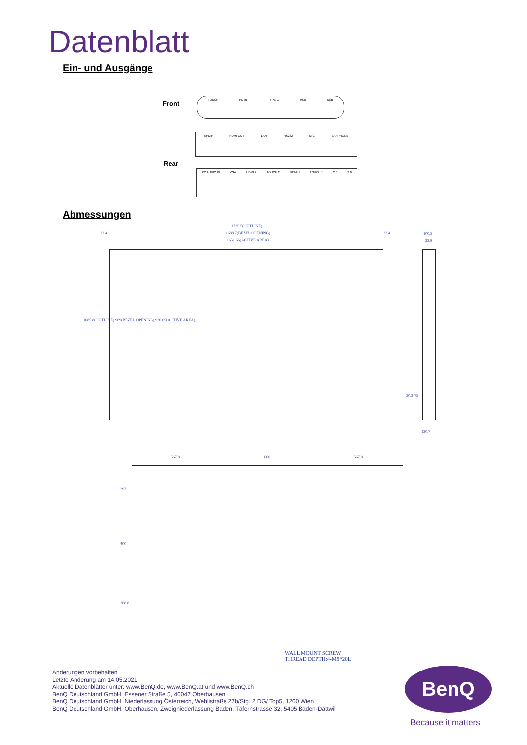Datenblatt
Ein- und Ausgänge
Front
TOUCH HDMI TYPE-C USB USB
SPDIF HDMI OUT LAN RS232 MIC EARPHONE
Rear
PC AUDIO IN VGA HDMI 2 TOUCH 2 HDMI 1 TOUCH 1 2.0 3.0
Abmessungen
1735.5(OUTLINE)
1688.7(BEZEL OPENING)
1651.66(ACTIVE AREA)
23.4 23.4 100.5
23.8
1085.8(OUTLINE) 969(BEZEL OPENING) 930.05(ACTIVE AREA)
30.2 75
130.7
567.8 600 567.8
297
400
388.8
WALL MOUNT SCREW
THREAD DEPTH:4-M8*20L
Änderungen vorbehalten
Letzte Änderung am 14.05.2021
Aktuelle Datenblätter unter: www.BenQ.de, www.BenQ.at und www.BenQ.ch
BenQ Deutschland GmbH, Essener Straße 5, 46047 Oberhausen
BenQ Deutschland GmbH, Niederlassung Österreich, Wehlistraße 27b/Stg. 2 DG/ Top5, 1200 Wien
BenQ Deutschland GmbH, Oberhausen, Zweigniederlassung Baden, Täfernstrasse 32, 5405 Baden-Dättwil
BenQ
Because it matters